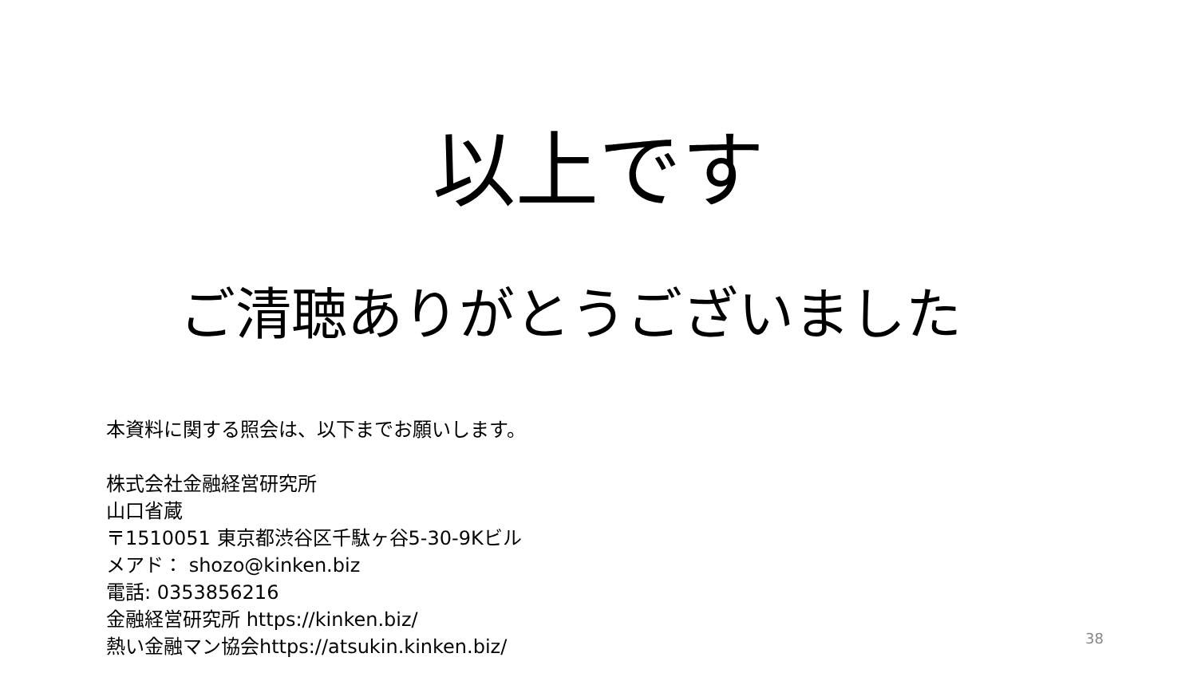以上です
ご清聴ありがとうございました
本資料に関する照会は、以下までお願いします。
株式会社金融経営研究所
山口省蔵
〒1510051 東京都渋谷区千駄ヶ谷5-30-9Kビル
メアド： shozo@kinken.biz
電話: 0353856216
金融経営研究所 https://kinken.biz/
熱い金融マン協会https://atsukin.kinken.biz/
38